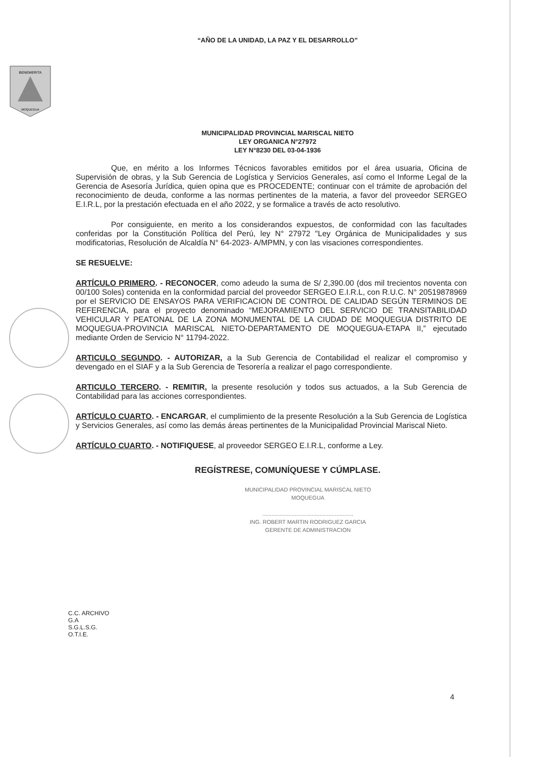“AÑO DE LA UNIDAD, LA PAZ Y EL DESARROLLO”
BENEMERITA
MOQUEGUA
MUNICIPALIDAD PROVINCIAL MARISCAL NIETO
LEY ORGANICA N°27972
LEY N°8230 DEL 03-04-1936
Que, en mérito a los Informes Técnicos favorables emitidos por el área usuaria, Oficina de Supervisión de obras, y la Sub Gerencia de Logística y Servicios Generales, así como el Informe Legal de la Gerencia de Asesoría Jurídica, quien opina que es PROCEDENTE; continuar con el trámite de aprobación del reconocimiento de deuda, conforme a las normas pertinentes de la materia, a favor del proveedor SERGEO E.I.R.L, por la prestación efectuada en el año 2022, y se formalice a través de acto resolutivo.
Por consiguiente, en merito a los considerandos expuestos, de conformidad con las facultades conferidas por la Constitución Política del Perú, ley N° 27972 "Ley Orgánica de Municipalidades y sus modificatorias, Resolución de Alcaldía N° 64-2023- A/MPMN, y con las visaciones correspondientes.
SE RESUELVE:
ARTÍCULO PRIMERO. - RECONOCER, como adeudo la suma de S/ 2,390.00 (dos mil trecientos noventa con 00/100 Soles) contenida en la conformidad parcial del proveedor SERGEO E.I.R.L, con R.U.C. N° 20519878969 por el SERVICIO DE ENSAYOS PARA VERIFICACION DE CONTROL DE CALIDAD SEGÚN TERMINOS DE REFERENCIA, para el proyecto denominado “MEJORAMIENTO DEL SERVICIO DE TRANSITABILIDAD VEHICULAR Y PEATONAL DE LA ZONA MONUMENTAL DE LA CIUDAD DE MOQUEGUA DISTRITO DE MOQUEGUA-PROVINCIA MARISCAL NIETO-DEPARTAMENTO DE MOQUEGUA-ETAPA II,” ejecutado mediante Orden de Servicio N° 11794-2022.
ARTICULO SEGUNDO. - AUTORIZAR, a la Sub Gerencia de Contabilidad el realizar el compromiso y devengado en el SIAF y a la Sub Gerencia de Tesorería a realizar el pago correspondiente.
ARTICULO TERCERO. - REMITIR, la presente resolución y todos sus actuados, a la Sub Gerencia de Contabilidad para las acciones correspondientes.
ARTÍCULO CUARTO. - ENCARGAR, el cumplimiento de la presente Resolución a la Sub Gerencia de Logística y Servicios Generales, así como las demás áreas pertinentes de la Municipalidad Provincial Mariscal Nieto.
ARTÍCULO CUARTO. - NOTIFIQUESE, al proveedor SERGEO E.I.R.L, conforme a Ley.
REGÍSTRESE, COMUNÍQUESE Y CÚMPLASE.
MUNICIPALIDAD PROVINCIAL MARISCAL NIETO
MOQUEGUA
...........................................................
ING. ROBERT MARTIN RODRIGUEZ GARCIA
GERENTE DE ADMINISTRACION
C.C. ARCHIVO
G.A
S.G.L.S.G.
O.T.I.E.
4